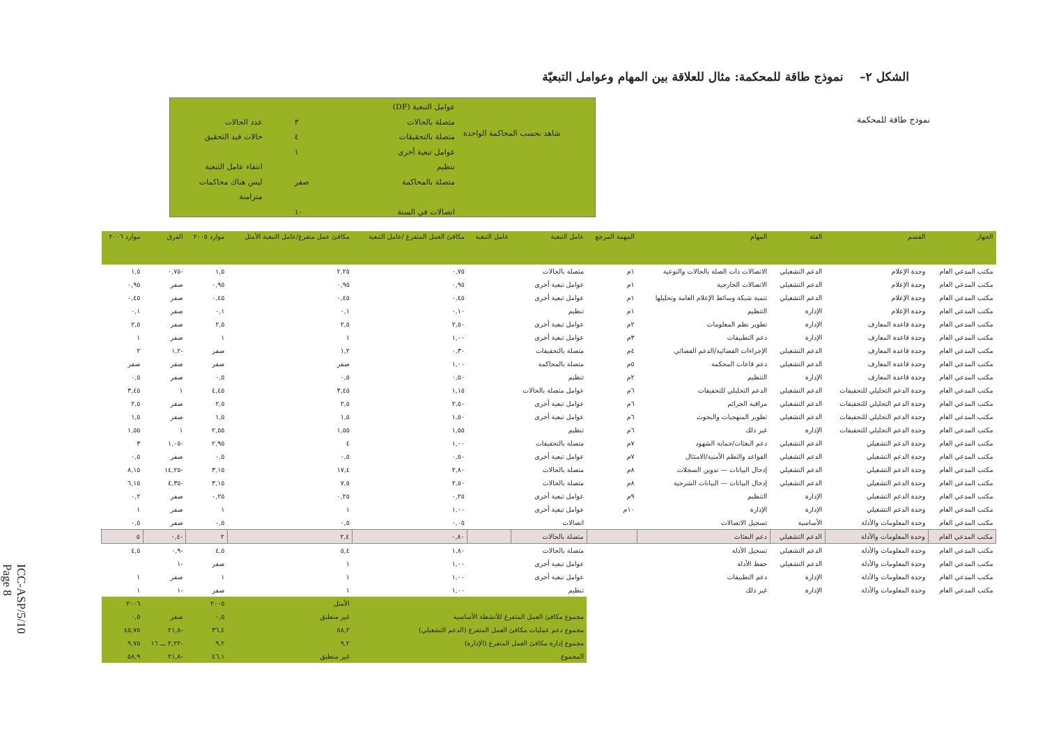ICC-ASP/5/10
Page 8
الشكل ٢– نموذج طاقة للمحكمة: مثال للعلاقة بين المهام وعوامل التبعيّة
نموذج طاقة للمحكمة
شاهد بحسب المحاكمة الواحدة
عوامل التبعية (DF)
متصلة بالحالات
متصلة بالتحقيقات
عوامل تبعية أخرى
تنظيم
متصلة بالمحاكمة
اتصالات في السنة
٣
٤
١
صفر
١٠
عدد الحالات
حالات قيد التحقيق
انتفاء عامل التبعية
ليس هناك محاكمات متزامنة
| الجهاز | القسم | الفئة | المهام | المهمة المرجع | عامل التبعية | عامل التبعية | مكافئ العمل المتفرغ /عامل التبعية | مكافئ عمل متفرغ/عامل التبعية الأمثل | موارد ٢٠٠٥ | الفرق | موارد ٢٠٠٦ |
| --- | --- | --- | --- | --- | --- | --- | --- | --- | --- | --- | --- |
| مكتب المدعي العام | وحدة الإعلام | الدعم التشغيلي | الاتصالات ذات الصلة بالحالات والتوعية | ١م | متصلة بالحالات | | ٠,٧٥ | ٢,٢٥ | ١,٥ | -٠,٧٥ | ١,٥ |
| مكتب المدعي العام | وحدة الإعلام | الدعم التشغيلي | الاتصالات الخارجية | ١م | عوامل تبعية أخرى | | ٠,٩٥ | ٠,٩٥ | ٠,٩٥ | صفر | ٠,٩٥ |
| مكتب المدعي العام | وحدة الإعلام | الدعم التشغيلي | تنمية شبكة وسائط الإعلام العامة وتحليلها | ١م | عوامل تبعية أخرى | | ٠,٤٥ | ٠,٤٥ | ٠,٤٥ | صفر | ٠,٤٥ |
| مكتب المدعي العام | وحدة الإعلام | الإدارة | التنظيم | ١م | تنظيم | | ٠,١٠ | ٠,١ | ٠,١ | صفر | ٠,١ |
| مكتب المدعي العام | وحدة قاعدة المعارف | الإدارة | تطوير نظم المعلومات | ٢م | عوامل تبعية أخرى | | ٢,٥٠ | ٢,٥ | ٢,٥ | صفر | ٢,٥ |
| مكتب المدعي العام | وحدة قاعدة المعارف | الإدارة | دعم التطبيقات | ٣م | عوامل تبعية أخرى | | ١,٠٠ | ١ | ١ | صفر | ١ |
| مكتب المدعي العام | وحدة قاعدة المعارف | الدعم التشغيلي | الإجراءات القضائية/الدعم القضائي | ٤م | متصلة بالتحقيقات | | ٠,٣٠ | ١,٢ | صفر | -١,٢ | ٢ |
| مكتب المدعي العام | وحدة قاعدة المعارف | الدعم التشغيلي | دعم قاعات المحكمة | ٥م | متصلة بالمحاكمة | | ١,٠٠ | صفر | صفر | صفر | صفر |
| مكتب المدعي العام | وحدة قاعدة المعارف | الإدارة | التنظيم | ٢م | تنظيم | | ٠,٥٠ | ٠,٥ | ٠,٥ | صفر | ٠,٥ |
| مكتب المدعي العام | وحدة الدعم التحليلي للتحقيقات | الدعم التشغيلي | الدعم التحليلي للتحقيقات | ٦م | عوامل متصلة بالحالات | | ١,١٥ | ٣,٤٥ | ٤,٤٥ | ١ | ٣,٤٥ |
| مكتب المدعي العام | وحدة الدعم التحليلي للتحقيقات | الدعم التشغيلي | مراقبة الجرائم | ٦م | عوامل تبعية أخرى | | ٢,٥٠ | ٢,٥ | ٢,٥ | صفر | ٢,٥ |
| مكتب المدعي العام | وحدة الدعم التحليلي للتحقيقات | الدعم التشغيلي | تطوير المنهجيات والبحوث | ٦م | عوامل تبعية أخرى | | ١,٥٠ | ١,٥ | ١,٥ | صفر | ١,٥ |
| مكتب المدعي العام | وحدة الدعم التحليلي للتحقيقات | الإدارة | غير ذلك | ٦م | تنظيم | | ١,٥٥ | ١,٥٥ | ٢,٥٥ | ١ | ١,٥٥ |
| مكتب المدعي العام | وحدة الدعم التشغيلي | الدعم التشغيلي | دعم البعثات/حماية الشهود | ٧م | متصلة بالتحقيقات | | ١,٠٠ | ٤ | ٢,٩٥ | -١,٠٥ | ٣ |
| مكتب المدعي العام | وحدة الدعم التشغيلي | الدعم التشغيلي | القواعد والنظم الأمنية/الامتثال | ٧م | عوامل تبعية أخرى | | ٠,٥٠ | ٠,٥ | ٠,٥ | صفر | ٠,٥ |
| مكتب المدعي العام | وحدة الدعم التشغيلي | الدعم التشغيلي | إدخال البيانات — تدوين السجلات | ٨م | متصلة بالحالات | | ٢,٨٠ | ١٧,٤ | ٣,١٥ | -١٤,٢٥ | ٨,١٥ |
| مكتب المدعي العام | وحدة الدعم التشغيلي | الدعم التشغيلي | إدخال البيانات — البيانات الشرحية | ٨م | متصلة بالحالات | | ٢,٥٠ | ٧,٥ | ٣,١٥ | -٤,٣٥ | ٦,١٥ |
| مكتب المدعي العام | وحدة الدعم التشغيلي | الإدارة | التنظيم | ٩م | عوامل تبعية أخرى | | ٠,٢٥ | ٠,٢٥ | ٠,٢٥ | صفر | ٠,٢ |
| مكتب المدعي العام | وحدة الدعم التشغيلي | الإدارة | الإدارة | ١٠م | عوامل تبعية أخرى | | ١,٠٠ | ١ | ١ | صفر | ١ |
| مكتب المدعي العام | وحدة المعلومات والأدلة | الأساسية | تسجيل الاتصالات | | اتصالات | | ٠,٠٥ | ٠,٥ | ٠,٥ | صفر | ٠,٥ |
| مكتب المدعي العام | وحدة المعلومات والأدلة | الدعم التشغيلي | دعم البعثات | | متصلة بالحالات | | ٠,٨٠ | ٢,٤ | ٢ | -٠,٤ | ٥ |
| مكتب المدعي العام | وحدة المعلومات والأدلة | الدعم التشغيلي | تسجيل الأدلة | | متصلة بالحالات | | ١,٨٠ | ٥,٤ | ٤,٥ | -٠,٩ | ٤,٥ |
| مكتب المدعي العام | وحدة المعلومات والأدلة | الدعم التشغيلي | حفظ الأدلة | | عوامل تبعية أخرى | | ١,٠٠ | ١ | صفر | -١ | |
| مكتب المدعي العام | وحدة المعلومات والأدلة | الإدارة | دعم التطبيقات | | عوامل تبعية أخرى | | ١,٠٠ | ١ | ١ | صفر | ١ |
| مكتب المدعي العام | وحدة المعلومات والأدلة | الإدارة | غير ذلك | | تنظيم | | ١,٠٠ | ١ | صفر | -١ | ١ |
| | | | | | | | | الأمثل | ٢٠٠٥ | | ٢٠٠٦ |
| | | | | | مجموع مكافئ العمل المتفرغ للأنشطة الأساسية | | | غير منطبق | ٠,٥ | صفر | ٠,٥ |
| | | | | | مجموع دعم عمليات مكافئ العمل المتفرغ (الدعم التشغيلي) | | | ٥٨,٢ | ٣٦,٤ | -٢١,٨ | ٤٥,٧٥ |
| | | | | | مجموع إدارة مكافئ العمل المتفرغ (الإدارة) | | | ٩,٢ | ٩,٢ | -٢,٢٢ ـــ ١٦ | ٩,٧٥ |
| | | | | | المجموع | | | غير منطبق | ٤٦,١ | -٢١,٨ | ٥٨,٩ |